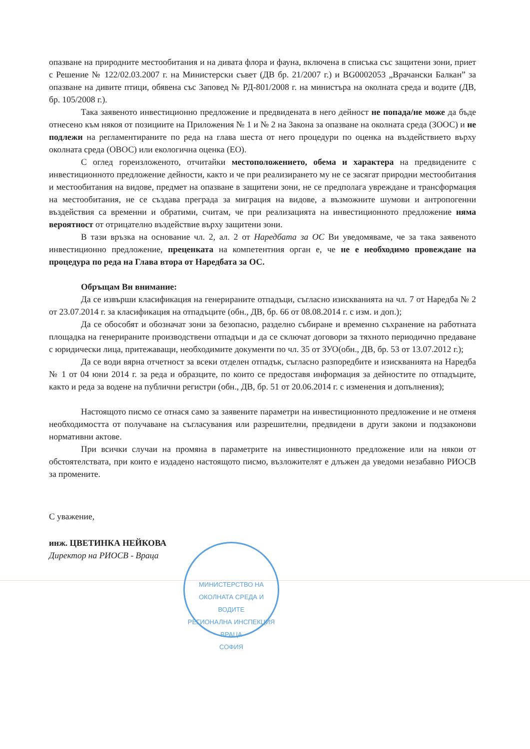опазване на природните местообитания и на дивата флора и фауна, включена в списъка със защитени зони, приет с Решение № 122/02.03.2007 г. на Министерски съвет (ДВ бр. 21/2007 г.) и BG0002053 „Врачански Балкан” за опазване на дивите птици, обявена със Заповед № РД-801/2008 г. на министъра на околната среда и водите (ДВ, бр. 105/2008 г.).
Така заявеното инвестиционно предложение и предвидената в него дейност не попада/не може да бъде отнесено към някоя от позициите на Приложения № 1 и № 2 на Закона за опазване на околната среда (ЗООС) и не подлежи на регламентираните по реда на глава шеста от него процедури по оценка на въздействието върху околната среда (ОВОС) или екологична оценка (ЕО).
С оглед гореизложеното, отчитайки местоположението, обема и характера на предвидените с инвестиционното предложение дейности, както и че при реализирането му не се засягат природни местообитания и местообитания на видове, предмет на опазване в защитени зони, не се предполага увреждане и трансформация на местообитания, не се създава преграда за миграция на видове, а възможните шумови и антропогенни въздействия са временни и обратими, считам, че при реализацията на инвестиционното предложение няма вероятност от отрицателно въздействие върху защитени зони.
В тази връзка на основание чл. 2, ал. 2 от Наредбата за ОС Ви уведомяваме, че за така заявеното инвестиционно предложение, преценката на компетентния орган е, че не е необходимо провеждане на процедура по реда на Глава втора от Наредбата за ОС.
Обръщам Ви внимание:
Да се извърши класификация на генерираните отпадъци, съгласно изискванията на чл. 7 от Наредба № 2 от 23.07.2014 г. за класификация на отпадъците (обн., ДВ, бр. 66 от 08.08.2014 г. с изм. и доп.);
Да се обособят и обозначат зони за безопасно, разделно събиране и временно съхранение на работната площадка на генерираните производствени отпадъци и да се сключат договори за тяхното периодично предаване с юридически лица, притежаващи, необходимите документи по чл. 35 от ЗУО(обн., ДВ, бр. 53 от 13.07.2012 г.);
Да се води вярна отчетност за всеки отделен отпадък, съгласно разпоредбите и изискванията на Наредба № 1 от 04 юни 2014 г. за реда и образците, по които се предоставя информация за дейностите по отпадъците, както и реда за водене на публични регистри (обн., ДВ, бр. 51 от 20.06.2014 г. с изменения и допълнения);
Настоящото писмо се отнася само за заявените параметри на инвестиционното предложение и не отменя необходимостта от получаване на съгласувания или разрешителни, предвидени в други закони и подзаконови нормативни актове.
При всички случаи на промяна в параметрите на инвестиционното предложение или на някои от обстоятелствата, при които е издадено настоящото писмо, възложителят е длъжен да уведоми незабавно РИОСВ за промените.
С уважение,
инж. ЦВЕТИНКА НЕЙКОВА
Директор на РИОСВ - Враца
МИНИСТЕРСТВО НА ОКОЛНАТА СРЕДА И ВОДИТЕ
РЕГИОНАЛНА ИНСПЕКЦИЯ ВРАЦА
СОФИЯ